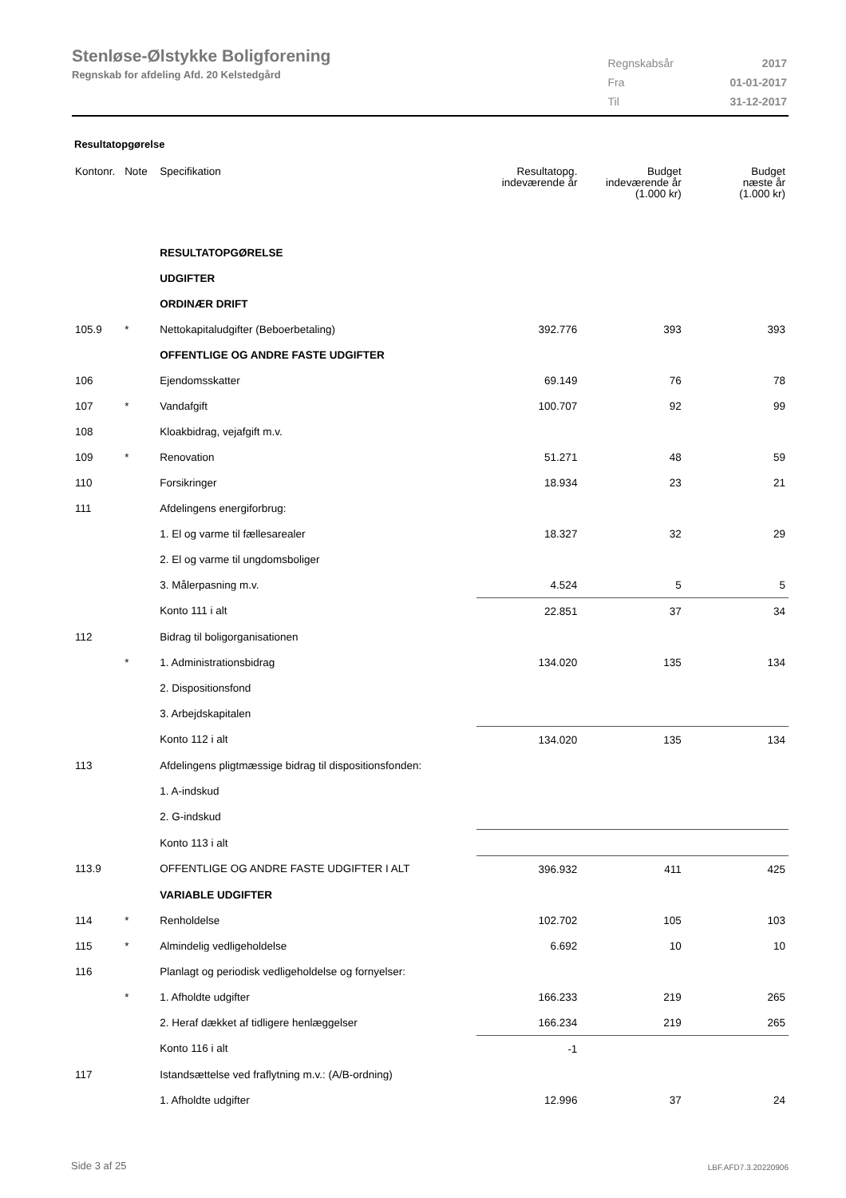Stenløse-Ølstykke Boligforening
Regnskab for afdeling Afd. 20 Kelstedgård
| Regnskabsår | 2017 |
| Fra | 01-01-2017 |
| Til | 31-12-2017 |
Resultatopgørelse
| Kontonr. | Note | Specifikation | Resultatopg. indeværende år | Budget indeværende år (1.000 kr) | Budget næste år (1.000 kr) |
| --- | --- | --- | --- | --- | --- |
| | | RESULTATOPGØRELSE | | | |
| | | UDGIFTER | | | |
| | | ORDINÆR DRIFT | | | |
| 105.9 | * | Nettokapitaludgifter (Beboerbetaling) | 392.776 | 393 | 393 |
| | | OFFENTLIGE OG ANDRE FASTE UDGIFTER | | | |
| 106 | | Ejendomsskatter | 69.149 | 76 | 78 |
| 107 | * | Vandafgift | 100.707 | 92 | 99 |
| 108 | | Kloakbidrag, vejafgift m.v. | | | |
| 109 | * | Renovation | 51.271 | 48 | 59 |
| 110 | | Forsikringer | 18.934 | 23 | 21 |
| 111 | | Afdelingens energiforbrug: | | | |
| | | 1. El og varme til fællesarealer | 18.327 | 32 | 29 |
| | | 2. El og varme til ungdomsboliger | | | |
| | | 3. Målerpasning m.v. | 4.524 | 5 | 5 |
| | | Konto 111 i alt | 22.851 | 37 | 34 |
| 112 | | Bidrag til boligorganisationen | | | |
| | * | 1. Administrationsbidrag | 134.020 | 135 | 134 |
| | | 2. Dispositionsfond | | | |
| | | 3. Arbejdskapitalen | | | |
| | | Konto 112 i alt | 134.020 | 135 | 134 |
| 113 | | Afdelingens pligtmæssige bidrag til dispositionsfonden: | | | |
| | | 1. A-indskud | | | |
| | | 2. G-indskud | | | |
| | | Konto 113 i alt | | | |
| 113.9 | | OFFENTLIGE OG ANDRE FASTE UDGIFTER I ALT | 396.932 | 411 | 425 |
| | | VARIABLE UDGIFTER | | | |
| 114 | * | Renholdelse | 102.702 | 105 | 103 |
| 115 | * | Almindelig vedligeholdelse | 6.692 | 10 | 10 |
| 116 | | Planlagt og periodisk vedligeholdelse og fornyelser: | | | |
| | * | 1. Afholdte udgifter | 166.233 | 219 | 265 |
| | | 2. Heraf dækket af tidligere henlæggelser | 166.234 | 219 | 265 |
| | | Konto 116 i alt | -1 | | |
| 117 | | Istandsættelse ved fraflytning m.v.: (A/B-ordning) | | | |
| | | 1. Afholdte udgifter | 12.996 | 37 | 24 |
Side 3 af 25 LBF.AFD7.3.20220906